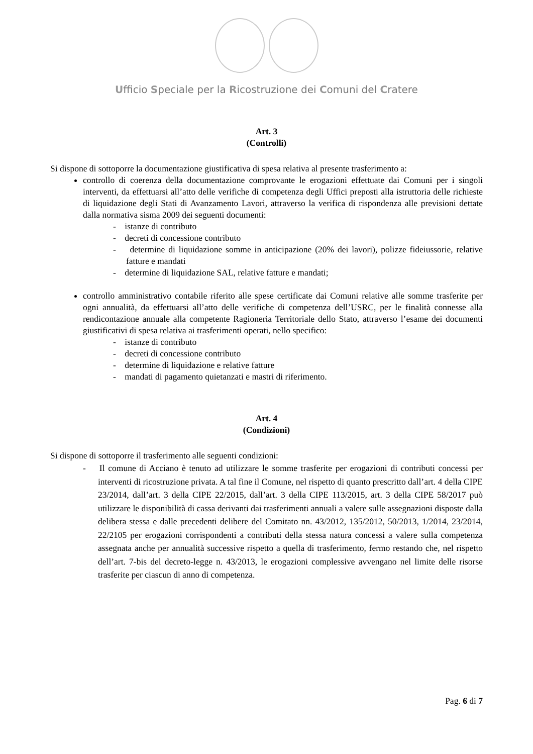Ufficio Speciale per la Ricostruzione dei Comuni del Cratere
Art. 3
(Controlli)
Si dispone di sottoporre la documentazione giustificativa di spesa relativa al presente trasferimento a:
controllo di coerenza della documentazione comprovante le erogazioni effettuate dai Comuni per i singoli interventi, da effettuarsi all’atto delle verifiche di competenza degli Uffici preposti alla istruttoria delle richieste di liquidazione degli Stati di Avanzamento Lavori, attraverso la verifica di rispondenza alle previsioni dettate dalla normativa sisma 2009 dei seguenti documenti:
- istanze di contributo
- decreti di concessione contributo
- determine di liquidazione somme in anticipazione (20% dei lavori), polizze fideiussorie, relative fatture e mandati
- determine di liquidazione SAL, relative fatture e mandati;
controllo amministrativo contabile riferito alle spese certificate dai Comuni relative alle somme trasferite per ogni annualità, da effettuarsi all’atto delle verifiche di competenza dell’USRC, per le finalità connesse alla rendicontazione annuale alla competente Ragioneria Territoriale dello Stato, attraverso l’esame dei documenti giustificativi di spesa relativa ai trasferimenti operati, nello specifico:
- istanze di contributo
- decreti di concessione contributo
- determine di liquidazione e relative fatture
- mandati di pagamento quietanzati e mastri di riferimento.
Art. 4
(Condizioni)
Si dispone di sottoporre il trasferimento alle seguenti condizioni:
- Il comune di Acciano è tenuto ad utilizzare le somme trasferite per erogazioni di contributi concessi per interventi di ricostruzione privata. A tal fine il Comune, nel rispetto di quanto prescritto dall’art. 4 della CIPE 23/2014, dall’art. 3 della CIPE 22/2015, dall’art. 3 della CIPE 113/2015, art. 3 della CIPE 58/2017 può utilizzare le disponibilità di cassa derivanti dai trasferimenti annuali a valere sulle assegnazioni disposte dalla delibera stessa e dalle precedenti delibere del Comitato nn. 43/2012, 135/2012, 50/2013, 1/2014, 23/2014, 22/2105 per erogazioni corrispondenti a contributi della stessa natura concessi a valere sulla competenza assegnata anche per annualità successive rispetto a quella di trasferimento, fermo restando che, nel rispetto dell’art. 7-bis del decreto-legge n. 43/2013, le erogazioni complessive avvengano nel limite delle risorse trasferite per ciascun di anno di competenza.
Pag. 6 di 7